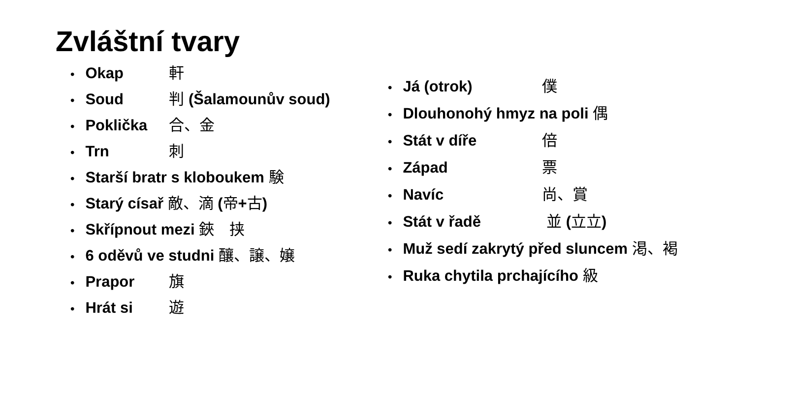Zvláštní tvary
Okap 軒
Soud 判 (Šalamounův soud)
Poklička 合、金
Trn 刺
Starší bratr s kloboukem 験
Starý císař 敵、滴 (帝+古)
Skřípnout mezi 鋏　挟
6 oděvů ve studni 釀、譲、嬢
Prapor 旗
Hrát si 遊
Já (otrok) 僕
Dlouhonohý hmyz na poli 偶
Stát v díře 倍
Západ 票
Navíc 尚、賞
Stát v řadě 並 (立立)
Muž sedí zakrytý před sluncem 渇、褐
Ruka chytila prchajícího 級